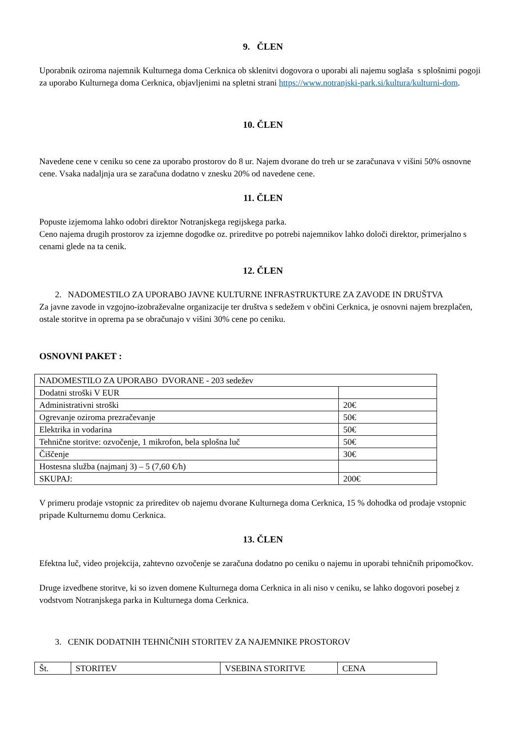9. ČLEN
Uporabnik oziroma najemnik Kulturnega doma Cerknica ob sklenitvi dogovora o uporabi ali najemu soglaša s splošnimi pogoji za uporabo Kulturnega doma Cerknica, objavljenimi na spletni strani https://www.notranjski-park.si/kultura/kulturni-dom.
10. ČLEN
Navedene cene v ceniku so cene za uporabo prostorov do 8 ur. Najem dvorane do treh ur se zaračunava v višini 50% osnovne cene. Vsaka nadaljnja ura se zaračuna dodatno v znesku 20% od navedene cene.
11. ČLEN
Popuste izjemoma lahko odobri direktor Notranjskega regijskega parka.
Ceno najema drugih prostorov za izjemne dogodke oz. prireditve po potrebi najemnikov lahko določi direktor, primerjalno s cenami glede na ta cenik.
12. ČLEN
2. NADOMESTILO ZA UPORABO JAVNE KULTURNE INFRASTRUKTURE ZA ZAVODE IN DRUŠTVA
Za javne zavode in vzgojno-izobraževalne organizacije ter društva s sedežem v občini Cerknica, je osnovni najem brezplačen, ostale storitve in oprema pa se obračunajo v višini 30% cene po ceniku.
OSNOVNI PAKET :
| NADOMESTILO ZA UPORABO DVORANE - 203 sedežev | |
| Dodatni stroški V EUR | |
| Administrativni stroški | 20€ |
| Ogrevanje oziroma prezračevanje | 50€ |
| Elektrika in vodarina | 50€ |
| Tehnične storitve: ozvočenje, 1 mikrofon, bela splošna luč | 50€ |
| Čiščenje | 30€ |
| Hostesna služba (najmanj 3) – 5 (7,60 €/h) | |
| SKUPAJ: | 200€ |
V primeru prodaje vstopnic za prireditev ob najemu dvorane Kulturnega doma Cerknica, 15 % dohodka od prodaje vstopnic pripade Kulturnemu domu Cerknica.
13. ČLEN
Efektna luč, video projekcija, zahtevno ozvočenje se zaračuna dodatno po ceniku o najemu in uporabi tehničnih pripomočkov.
Druge izvedbene storitve, ki so izven domene Kulturnega doma Cerknica in ali niso v ceniku, se lahko dogovori posebej z vodstvom Notranjskega parka in Kulturnega doma Cerknica.
3. CENIK DODATNIH TEHNIČNIH STORITEV ZA NAJEMNIKE PROSTOROV
| Št. | STORITEV | VSEBINA STORITVE | CENA |